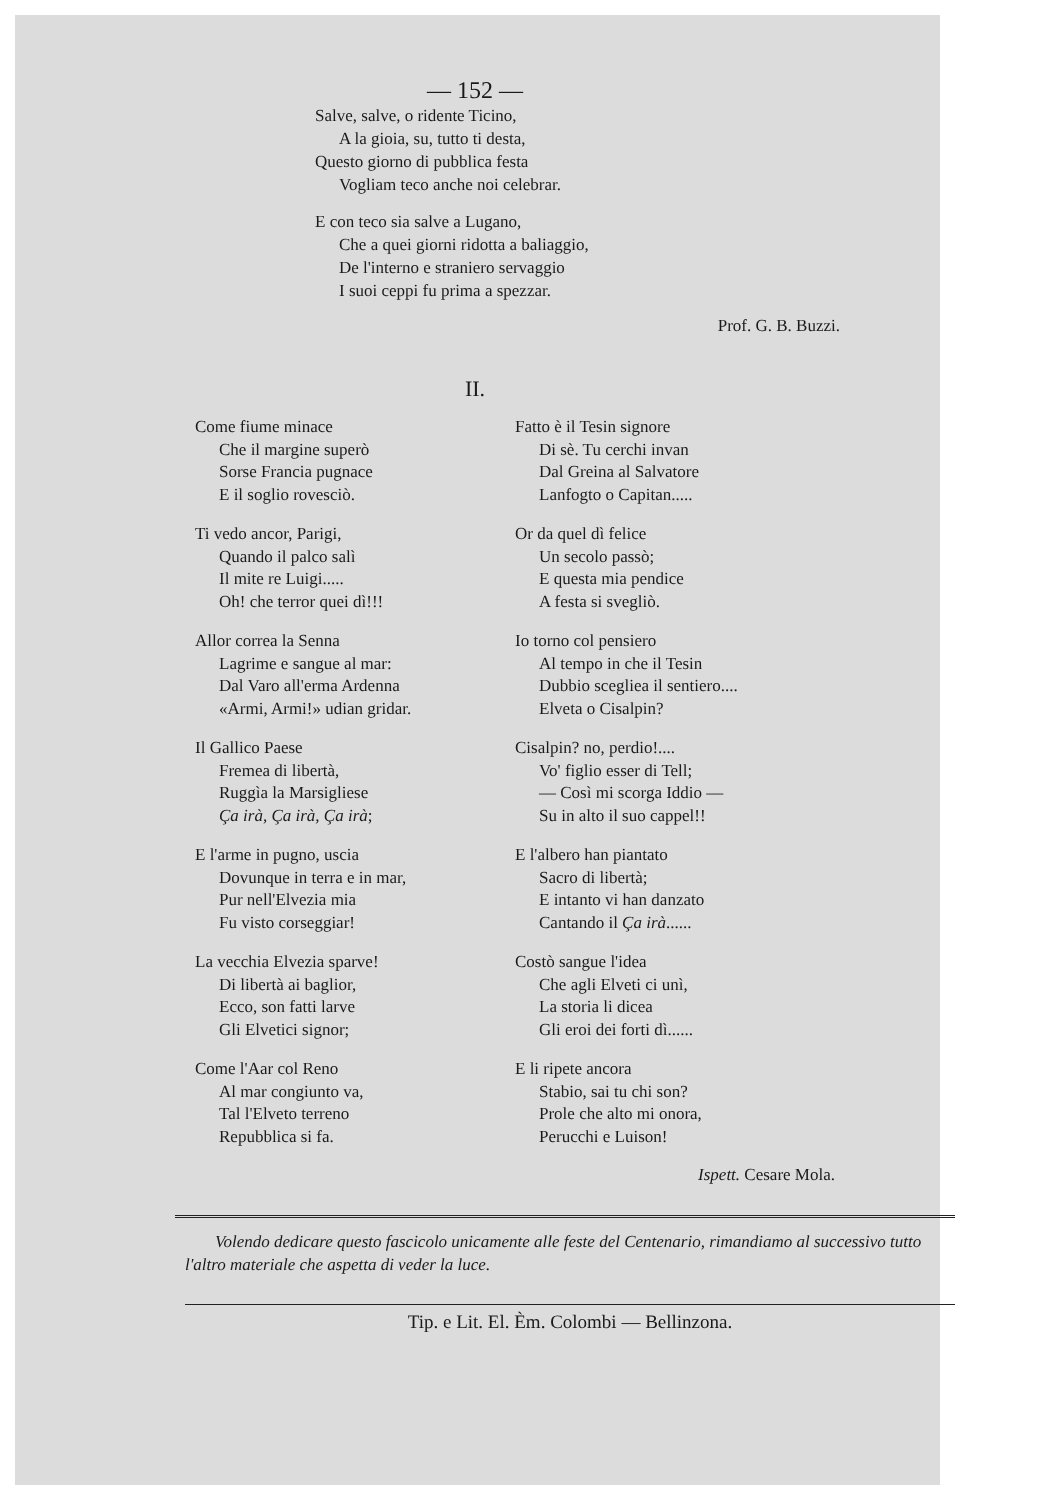— 152 —
Salve, salve, o ridente Ticino,
A la gioia, su, tutto ti desta,
Questo giorno di pubblica festa
Vogliam teco anche noi celebrar.
E con teco sia salve a Lugano,
Che a quei giorni ridotta a baliaggio,
De l'interno e straniero servaggio
I suoi ceppi fu prima a spezzar.
Prof. G. B. Buzzi.
II.
Come fiume minace
Che il margine superò
Sorse Francia pugnace
E il soglio rovesciò.
Ti vedo ancor, Parigi,
Quando il palco salì
Il mite re Luigi.....
Oh! che terror quei dì!!!
Allor correa la Senna
Lagrime e sangue al mar:
Dal Varo all'erma Ardenna
«Armi, Armi!» udian gridar.
Il Gallico Paese
Fremea di libertà,
Ruggìa la Marsigliese
Ça irà, Ça irà, Ça irà;
E l'arme in pugno, uscia
Dovunque in terra e in mar,
Pur nell'Elvezia mia
Fu visto corseggiar!
La vecchia Elvezia sparve!
Di libertà ai baglior,
Ecco, son fatti larve
Gli Elvetici signor;
Come l'Aar col Reno
Al mar congiunto va,
Tal l'Elveto terreno
Repubblica si fa.
Fatto è il Tesin signore
Di sè. Tu cerchi invan
Dal Greina al Salvatore
Lanfogto o Capitan.....
Or da quel dì felice
Un secolo passò;
E questa mia pendice
A festa si svegliò.
Io torno col pensiero
Al tempo in che il Tesin
Dubbio sceglieа il sentiero....
Elveta o Cisalpin?
Cisalpin? no, perdio!....
Vo' figlio esser di Tell;
— Così mi scorga Iddio —
Su in alto il suo cappel!!
E l'albero han piantato
Sacro di libertà;
E intanto vi han danzato
Cantando il Ça irà......
Costò sangue l'idea
Che agli Elveti ci unì,
La storia li dicea
Gli eroi dei forti dì......
E li ripete ancora
Stabio, sai tu chi son?
Prole che alto mi onora,
Perucchi e Luison!
Ispett. Cesare Mola.
Volendo dedicare questo fascicolo unicamente alle feste del Centenario, rimandiamo al successivo tutto l'altro materiale che aspetta di veder la luce.
Tip. e Lit. El. Èm. Colombi — Bellinzona.